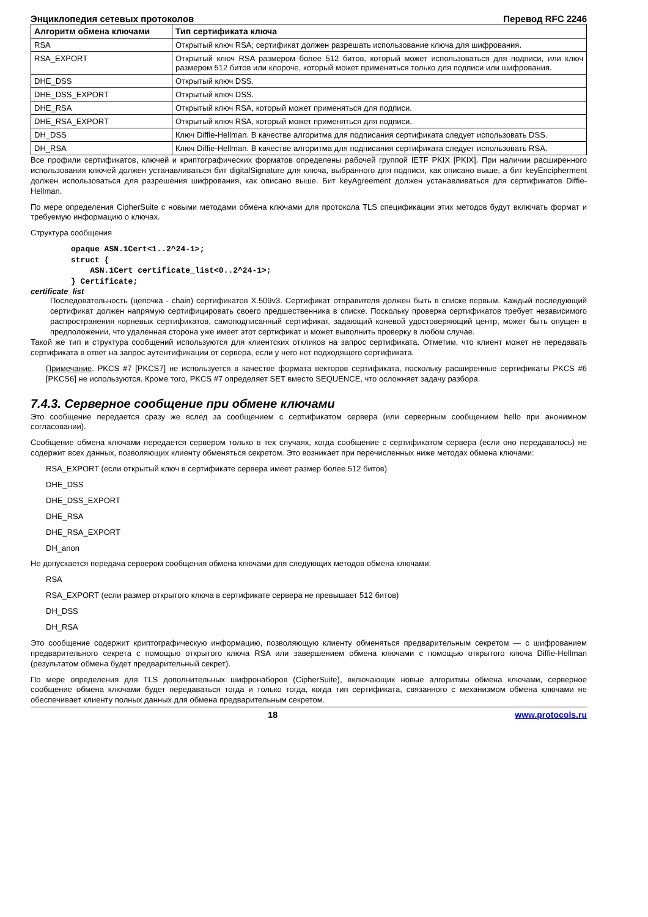Энциклопедия сетевых протоколов Перевод RFC 2246
| Алгоритм обмена ключами | Тип сертификата ключа |
| --- | --- |
| RSA | Открытый ключ RSA; сертификат должен разрешать использование ключа для шифрования. |
| RSA_EXPORT | Открытый ключ RSA размером более 512 битов, который может использоваться для подписи, или ключ размером 512 битов или клороче, который может применяться только для подписи или шифрования. |
| DHE_DSS | Открытый ключ DSS. |
| DHE_DSS_EXPORT | Открытый ключ DSS. |
| DHE_RSA | Открытый ключ RSA, который может применяться для подписи. |
| DHE_RSA_EXPORT | Открытый ключ RSA, который может применяться для подписи. |
| DH_DSS | Ключ Diffie-Hellman. В качестве алгоритма для подписания сертификата следует использовать DSS. |
| DH_RSA | Ключ Diffie-Hellman. В качестве алгоритма для подписания сертификата следует использовать RSA. |
Все профили сертификатов, ключей и криптографических форматов определены рабочей группой IETF PKIX [PKIX]. При наличии расширенного использования ключей должен устанавливаться бит digitalSignature для ключа, выбранного для подписи, как описано выше, а бит keyEncipherment должен использоваться для разрешения шифрования, как описано выше. Бит keyAgreement должен устанавливаться для сертификатов Diffie-Hellman.
По мере определения CipherSuite с новыми методами обмена ключами для протокола TLS спецификации этих методов будут включать формат и требуемую информацию о ключах.
Структура сообщения
opaque ASN.1Cert<1..2^24-1>;
struct {
    ASN.1Cert certificate_list<0..2^24-1>;
} Certificate;
certificate_list
Последовательность (цепочка - chain) сертификатов X.509v3. Сертификат отправителя должен быть в списке первым. Каждый последующий сертификат должен напрямую сертифицировать своего предшественника в списке. Поскольку проверка сертификатов требует независимого распространения корневых сертификатов, самоподписанный сертификат, задающий коневой удостоверяющий центр, может быть опущен в предположении, что удаленная сторона уже имеет этот сертификат и может выполнить проверку в любом случае.
Такой же тип и структура сообщений используются для клиентских откликов на запрос сертификата. Отметим, что клиент может не передавать сертификата в ответ на запрос аутентификации от сервера, если у него нет подходящего сертификата.
Примечание. PKCS #7 [PKCS7] не используется в качестве формата векторов сертификата, поскольку расширенные сертификаты PKCS #6 [PKCS6] не используются. Кроме того, PKCS #7 определяет SET вместо SEQUENCE, что осложняет задачу разбора.
7.4.3. Серверное сообщение при обмене ключами
Это сообщение передается сразу же вслед за сообщением с сертификатом сервера (или серверным сообщением hello при анонимном согласовании).
Сообщение обмена ключами передается сервером только в тех случаях, когда сообщение с сертификатом сервера (если оно передавалось) не содержит всех данных, позволяющих клиенту обменяться секретом. Это возникает при перечисленных ниже методах обмена ключами:
RSA_EXPORT (если открытый ключ в сертификате сервера имеет размер более 512 битов)
DHE_DSS
DHE_DSS_EXPORT
DHE_RSA
DHE_RSA_EXPORT
DH_anon
Не допускается передача сервером сообщения обмена ключами для следующих методов обмена ключами:
RSA
RSA_EXPORT (если размер открытого ключа в сертификате сервера не превышает 512 битов)
DH_DSS
DH_RSA
Это сообщение содержит криптографическую информацию, позволяющую клиенту обменяться предварительным секретом — с шифрованием предварительного секрета с помощью открытого ключа RSA или завершением обмена ключами с помощью открытого ключа Diffie-Hellman (результатом обмена будет предварительный секрет).
По мере определения для TLS дополнительных шифронаборов (CipherSuite), включающих новые алгоритмы обмена ключами, серверное сообщение обмена ключами будет передаваться тогда и только тогда, когда тип сертификата, связанного с механизмом обмена ключами не обеспечивает клиенту полных данных для обмена предварительным секретом.
18 www.protocols.ru